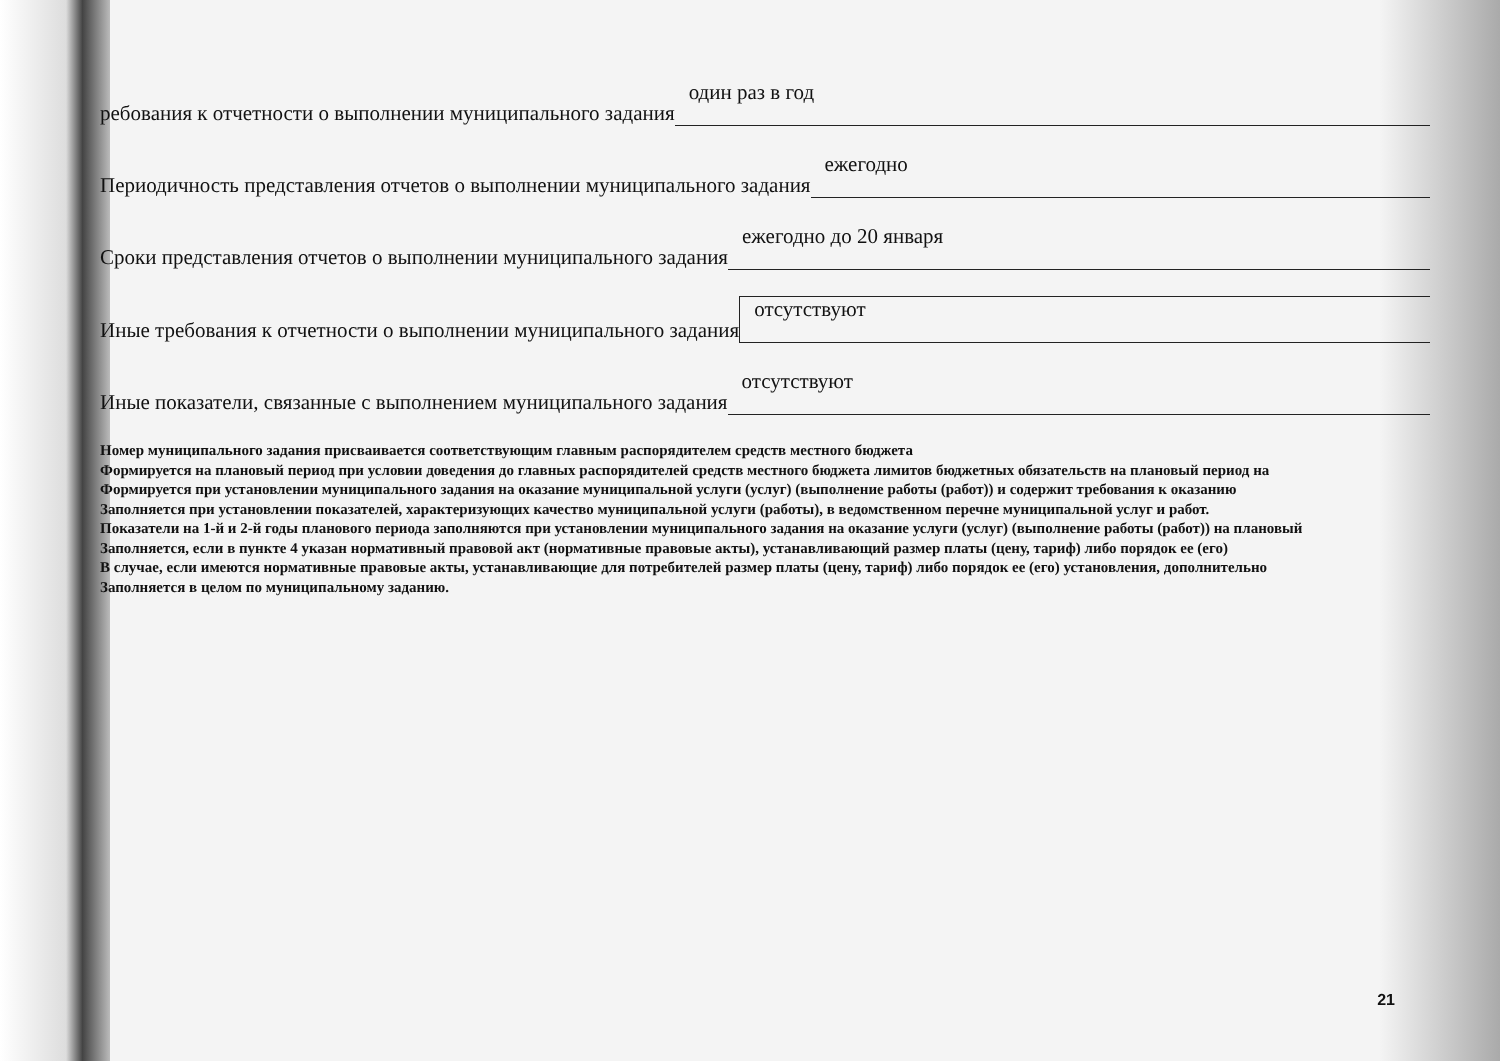ребования к отчетности о выполнении муниципального задания один раз в год
Периодичность представления отчетов о выполнении муниципального задания ежегодно
Сроки представления отчетов о выполнении муниципального задания ежегодно до 20 января
Иные требования к отчетности о выполнении муниципального задания отсутствуют
Иные показатели, связанные с выполнением муниципального задания отсутствуют
Номер муниципального задания присваивается соответствующим главным распорядителем средств местного бюджета
Формируется на плановый период при условии доведения до главных распорядителей средств местного бюджета лимитов бюджетных обязательств на плановый период на
Формируется при установлении муниципального задания на оказание муниципальной услуги (услуг) (выполнение работы (работ)) и содержит требования к оказанию
Заполняется при установлении показателей, характеризующих качество муниципальной услуги (работы), в ведомственном перечне муниципальной услуг и работ.
Показатели на 1-й и 2-й годы планового периода заполняются при установлении муниципального задания на оказание услуги (услуг) (выполнение работы (работ)) на плановый
Заполняется, если в пункте 4 указан нормативный правовой акт (нормативные правовые акты), устанавливающий размер платы (цену, тариф) либо порядок ее (его)
В случае, если имеются нормативные правовые акты, устанавливающие для потребителей размер платы (цену, тариф) либо порядок ее (его) установления, дополнительно
Заполняется в целом по муниципальному заданию.
21